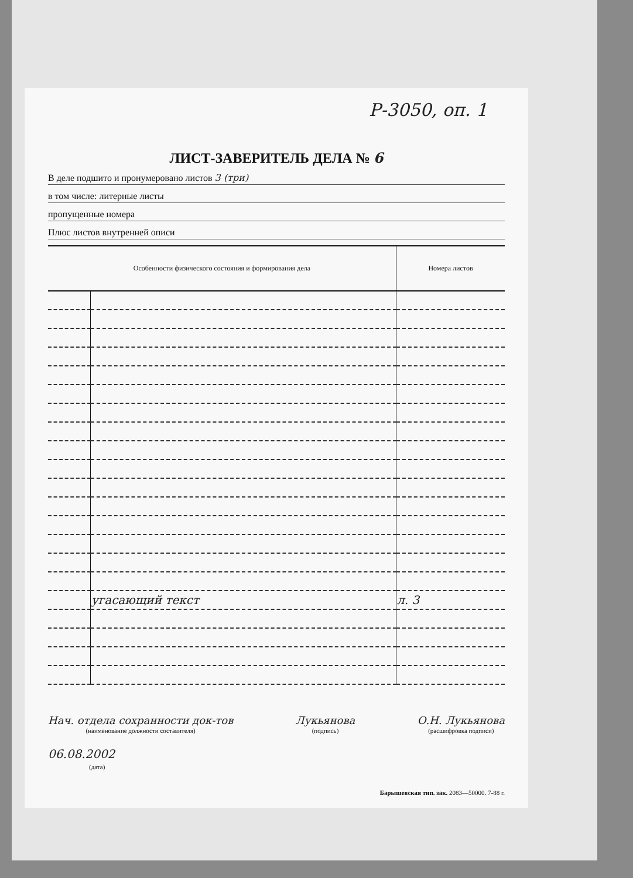Р-3050, оп. 1
ЛИСТ-ЗАВЕРИТЕЛЬ ДЕЛА № 6
В деле подшито и пронумеровано листов 3 (три)
в том числе: литерные листы
пропущенные номера
Плюс листов внутренней описи
| Особенности физического состояния и формирования дела | | Номера листов |
| --- | --- | --- |
| | угасающий текст | л. 3 |
Нач. отдела сохранности док-тов
(наименование должности составителя)
Лукьянова
(подпись)
О.Н. Лукьянова
(расшифровка подписи)
06.08.2002
(дата)
Барышевская тип. зак. 2083—50000. 7-88 г.